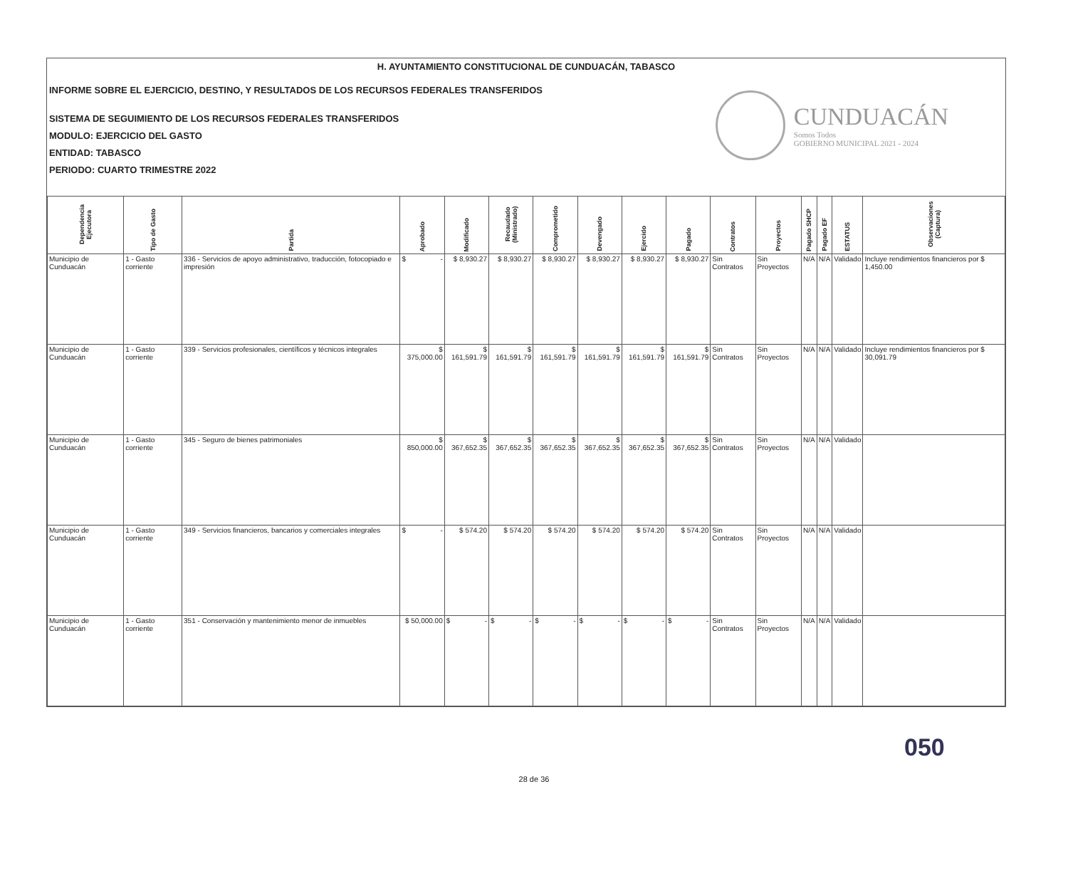H. AYUNTAMIENTO CONSTITUCIONAL DE CUNDUACÁN, TABASCO
INFORME SOBRE EL EJERCICIO, DESTINO, Y RESULTADOS DE LOS RECURSOS FEDERALES TRANSFERIDOS
SISTEMA DE SEGUIMIENTO DE LOS RECURSOS FEDERALES TRANSFERIDOS
MODULO: EJERCICIO DEL GASTO
ENTIDAD: TABASCO
PERIODO: CUARTO TRIMESTRE 2022
CUNDUACÁN
Somos Todos
GOBIERNO MUNICIPAL 2021 - 2024
| Dependencia Ejecutora | Tipo de Gasto | Partida | Aprobado | Modificado | Recaudado (Ministrado) | Comprometido | Devengado | Ejercido | Pagado | Contratos | Proyectos | Pagado SHCP | Pagado EF | ESTATUS | Observaciones (Captura) |
| --- | --- | --- | --- | --- | --- | --- | --- | --- | --- | --- | --- | --- | --- | --- | --- |
| Municipio de Cunduacán | 1 - Gasto corriente | 336 - Servicios de apoyo administrativo, traducción, fotocopiado e impresión | $ - | $ 8,930.27 | $ 8,930.27 | $ 8,930.27 | $ 8,930.27 | $ 8,930.27 | $ 8,930.27 | Sin Contratos | Sin Proyectos | N/A | N/A | Validado | Incluye rendimientos financieros por $ 1,450.00 |
| Municipio de Cunduacán | 1 - Gasto corriente | 339 - Servicios profesionales, científicos y técnicos integrales | $ 375,000.00 | $ 161,591.79 | $ 161,591.79 | $ 161,591.79 | $ 161,591.79 | $ 161,591.79 | $ 161,591.79 | Sin Contratos | Sin Proyectos | N/A | N/A | Validado | Incluye rendimientos financieros por $ 30,091.79 |
| Municipio de Cunduacán | 1 - Gasto corriente | 345 - Seguro de bienes patrimoniales | $ 850,000.00 | $ 367,652.35 | $ 367,652.35 | $ 367,652.35 | $ 367,652.35 | $ 367,652.35 | $ 367,652.35 | Sin Contratos | Sin Proyectos | N/A | N/A | Validado | |
| Municipio de Cunduacán | 1 - Gasto corriente | 349 - Servicios financieros, bancarios y comerciales integrales | $ - | $ 574.20 | $ 574.20 | $ 574.20 | $ 574.20 | $ 574.20 | $ 574.20 | Sin Contratos | Sin Proyectos | N/A | N/A | Validado | |
| Municipio de Cunduacán | 1 - Gasto corriente | 351 - Conservación y mantenimiento menor de inmuebles | $ 50,000.00 | $ - | $ - | $ - | $ - | $ - | $ - | Sin Contratos | Sin Proyectos | N/A | N/A | Validado | |
050
28 de 36